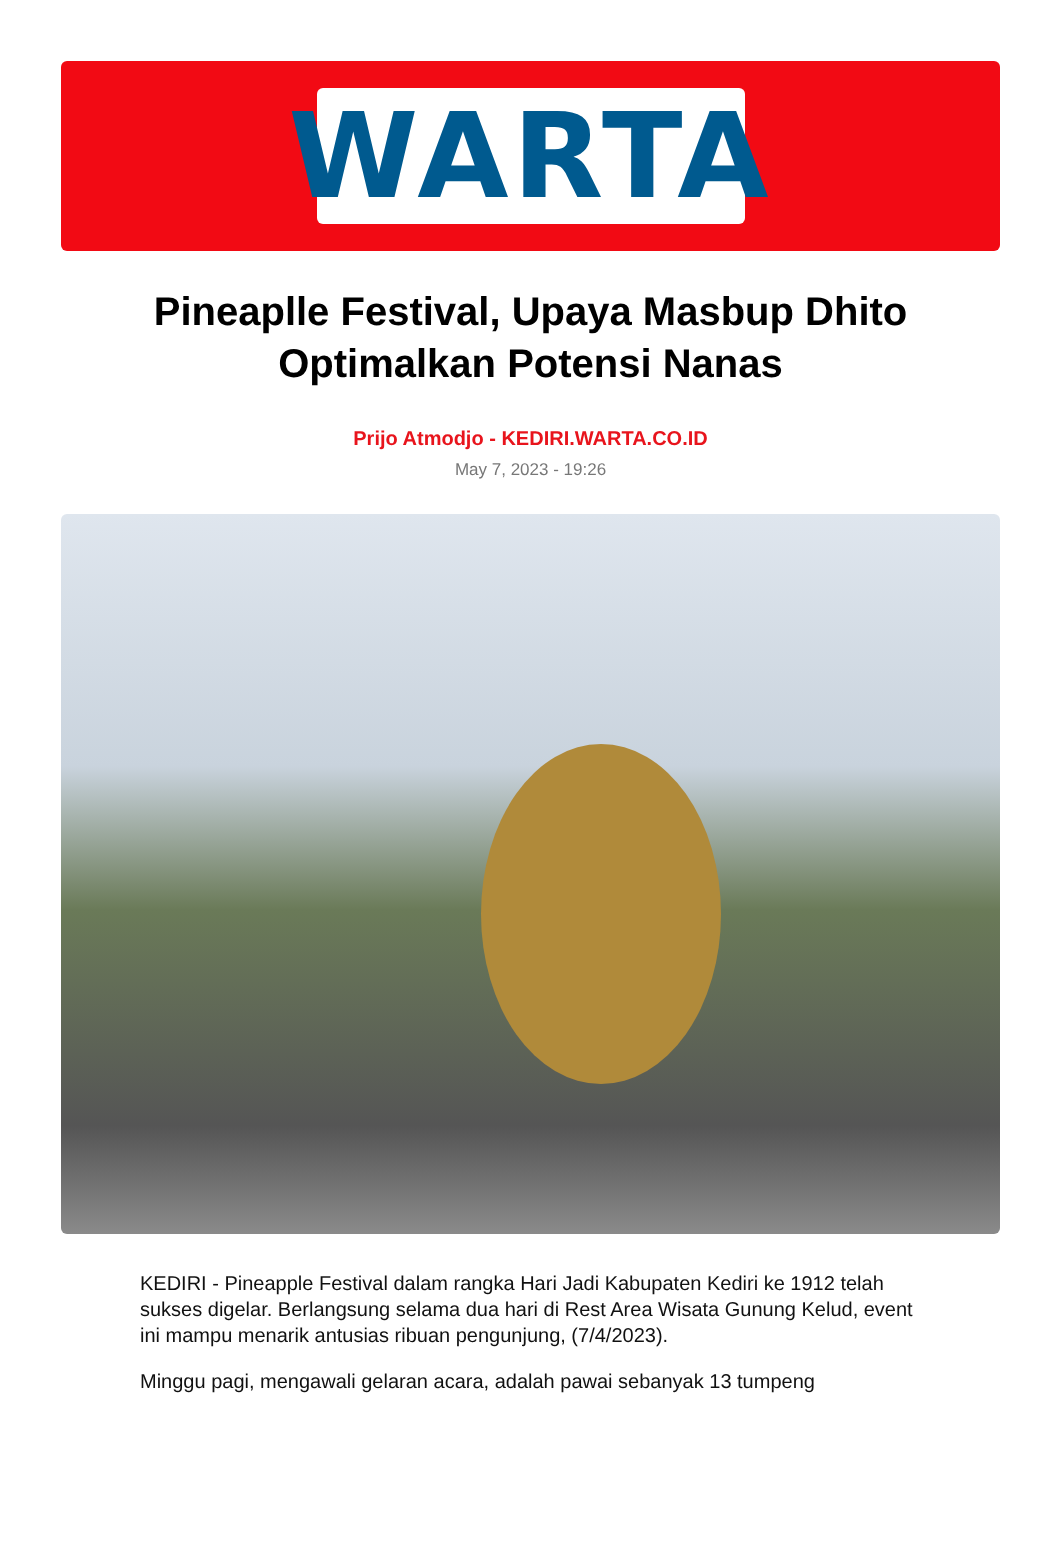WARTA
Pineaplle Festival, Upaya Masbup Dhito Optimalkan Potensi Nanas
Prijo Atmodjo - KEDIRI.WARTA.CO.ID
May 7, 2023 - 19:26
KEDIRI - Pineapple Festival dalam rangka Hari Jadi Kabupaten Kediri ke 1912 telah sukses digelar. Berlangsung selama dua hari di Rest Area Wisata Gunung Kelud, event ini mampu menarik antusias ribuan pengunjung, (7/4/2023).
Minggu pagi, mengawali gelaran acara, adalah pawai sebanyak 13 tumpeng